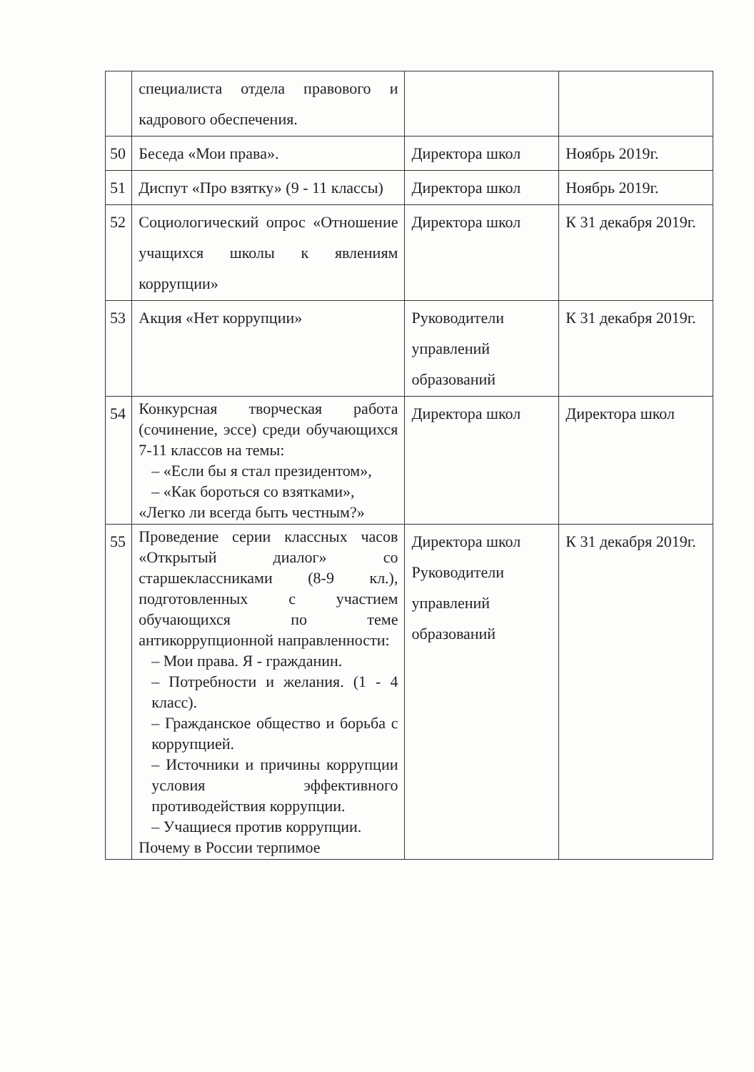| | специалиста отдела правового и кадрового обеспечения. | | |
| 50 | Беседа «Мои права». | Директора школ | Ноябрь 2019г. |
| 51 | Диспут «Про взятку» (9 - 11 классы) | Директора школ | Ноябрь 2019г. |
| 52 | Социологический опрос «Отношение учащихся школы к явлениям коррупции» | Директора школ | К 31 декабря 2019г. |
| 53 | Акция «Нет коррупции» | Руководители управлений образований | К 31 декабря 2019г. |
| 54 | Конкурсная творческая работа (сочинение, эссе) среди обучающихся 7-11 классов на темы: – «Если бы я стал президентом», – «Как бороться со взятками», «Легко ли всегда быть честным?» | Директора школ | Директора школ |
| 55 | Проведение серии классных часов «Открытый диалог» со старшеклассниками (8-9 кл.), подготовленных с участием обучающихся по теме антикоррупционной направленности: – Мои права. Я - гражданин. – Потребности и желания. (1 - 4 класс). – Гражданское общество и борьба с коррупцией. – Источники и причины коррупции условия эффективного противодействия коррупции. – Учащиеся против коррупции. Почему в России терпимое | Директора школ Руководители управлений образований | К 31 декабря 2019г. |